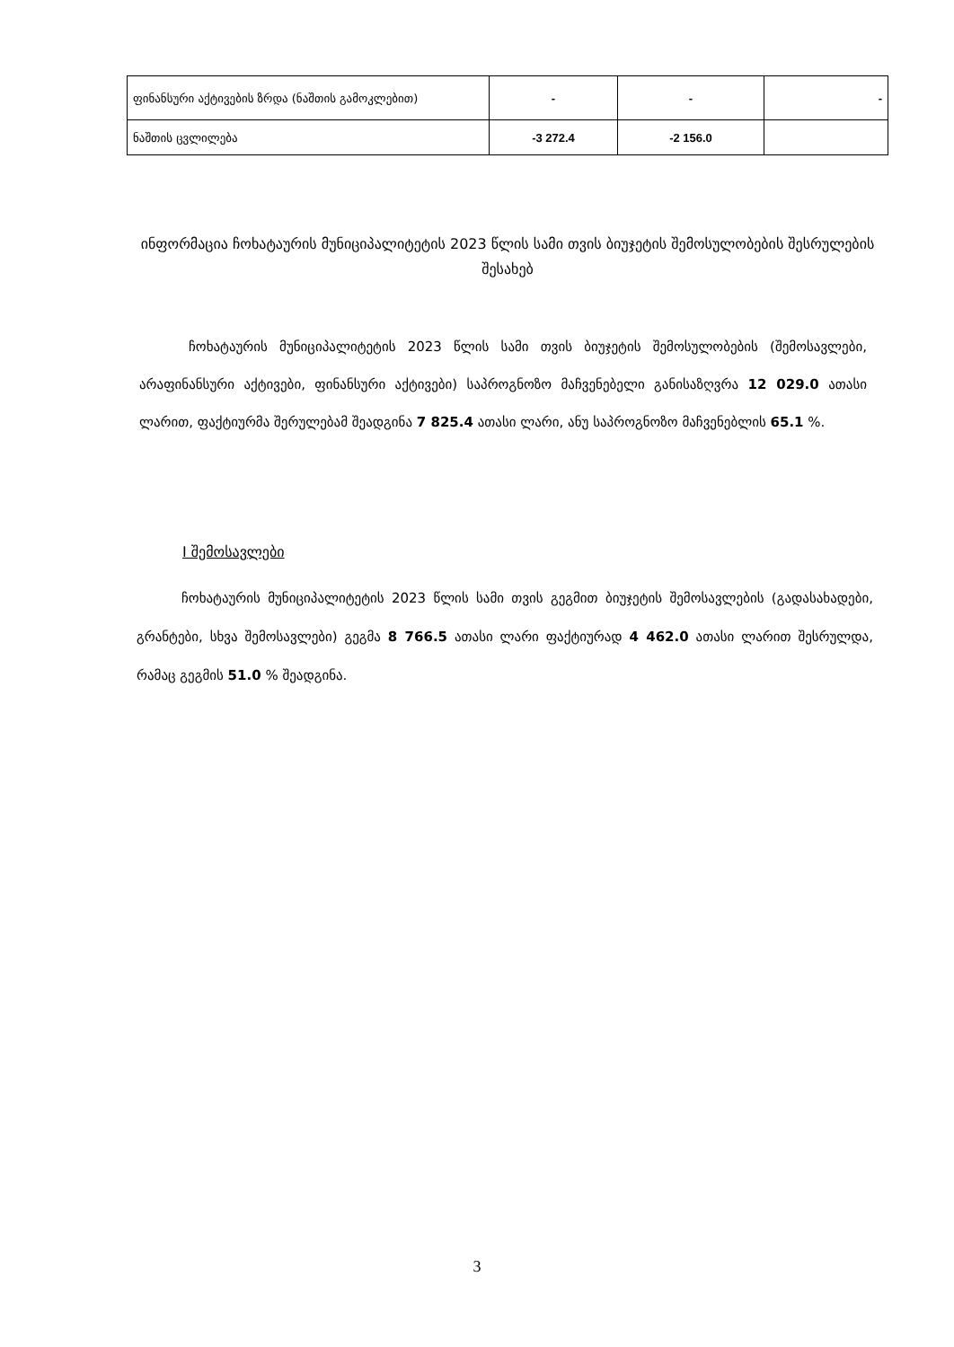| ფინანსური აქტივების ზრდა (ნაშთის გამოკლებით) | - | - | - |
| ნაშთის ცვლილება | -3 272.4 | -2 156.0 | |
ინფორმაცია ჩოხატაურის მუნიციპალიტეტის 2023 წლის სამი თვის ბიუჯეტის შემოსულობების შესრულების შესახებ
ჩოხატაურის მუნიციპალიტეტის 2023 წლის სამი თვის ბიუჯეტის შემოსულობების (შემოსავლები, არაფინანსური აქტივები, ფინანსური აქტივები) საპროგნოზო მაჩვენებელი განისაზღვრა 12 029.0 ათასი ლარით, ფაქტიურმა შერულებამ შეადგინა 7 825.4 ათასი ლარი, ანუ საპროგნოზო მაჩვენებლის 65.1 %.
I შემოსავლები
ჩოხატაურის მუნიციპალიტეტის 2023 წლის სამი თვის გეგმით ბიუჯეტის შემოსავლების (გადასახადები, გრანტები, სხვა შემოსავლები) გეგმა 8 766.5 ათასი ლარი ფაქტიურად 4 462.0 ათასი ლარით შესრულდა, რამაც გეგმის 51.0 % შეადგინა.
3